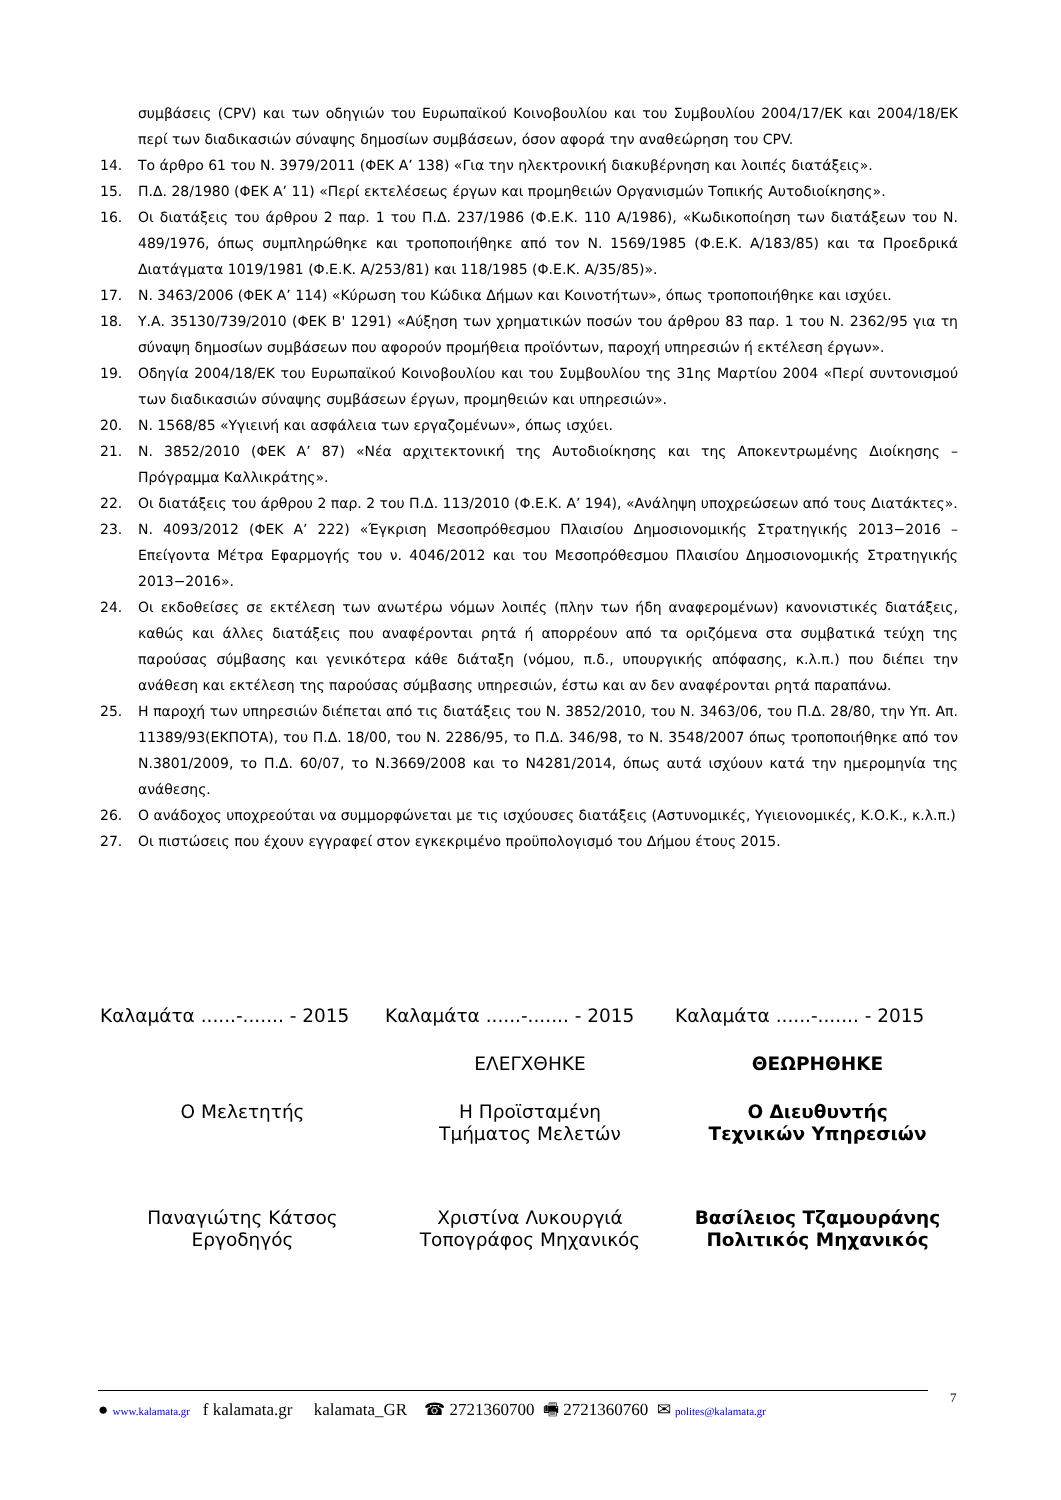συμβάσεις (CPV) και των οδηγιών του Ευρωπαϊκού Κοινοβουλίου και του Συμβουλίου 2004/17/ΕΚ και 2004/18/ΕΚ περί των διαδικασιών σύναψης δημοσίων συμβάσεων, όσον αφορά την αναθεώρηση του CPV.
14. Το άρθρο 61 του Ν. 3979/2011 (ΦΕΚ Α’ 138) «Για την ηλεκτρονική διακυβέρνηση και λοιπές διατάξεις».
15. Π.Δ. 28/1980 (ΦΕΚ Α’ 11) «Περί εκτελέσεως έργων και προμηθειών Οργανισμών Τοπικής Αυτοδιοίκησης».
16. Οι διατάξεις του άρθρου 2 παρ. 1 του Π.Δ. 237/1986 (Φ.Ε.Κ. 110 Α/1986), «Κωδικοποίηση των διατάξεων του Ν. 489/1976, όπως συμπληρώθηκε και τροποποιήθηκε από τον Ν. 1569/1985 (Φ.Ε.Κ. Α/183/85) και τα Προεδρικά Διατάγματα 1019/1981 (Φ.Ε.Κ. Α/253/81) και 118/1985 (Φ.Ε.Κ. Α/35/85)».
17. Ν. 3463/2006 (ΦΕΚ Α’ 114) «Κύρωση του Κώδικα Δήμων και Κοινοτήτων», όπως τροποποιήθηκε και ισχύει.
18. Υ.Α. 35130/739/2010 (ΦΕΚ Β' 1291) «Αύξηση των χρηματικών ποσών του άρθρου 83 παρ. 1 του Ν. 2362/95 για τη σύναψη δημοσίων συμβάσεων που αφορούν προμήθεια προϊόντων, παροχή υπηρεσιών ή εκτέλεση έργων».
19. Οδηγία 2004/18/ΕΚ του Ευρωπαϊκού Κοινοβουλίου και του Συμβουλίου της 31ης Μαρτίου 2004 «Περί συντονισμού των διαδικασιών σύναψης συμβάσεων έργων, προμηθειών και υπηρεσιών».
20. Ν. 1568/85 «Υγιεινή και ασφάλεια των εργαζομένων», όπως ισχύει.
21. Ν. 3852/2010 (ΦΕΚ Α’ 87) «Νέα αρχιτεκτονική της Αυτοδιοίκησης και της Αποκεντρωμένης Διοίκησης – Πρόγραμμα Καλλικράτης».
22. Οι διατάξεις του άρθρου 2 παρ. 2 του Π.Δ. 113/2010 (Φ.Ε.Κ. Α’ 194), «Ανάληψη υποχρεώσεων από τους Διατάκτες».
23. Ν. 4093/2012 (ΦΕΚ Α’ 222) «Έγκριση Μεσοπρόθεσμου Πλαισίου Δημοσιονομικής Στρατηγικής 2013−2016 – Επείγοντα Μέτρα Εφαρμογής του ν. 4046/2012 και του Μεσοπρόθεσμου Πλαισίου Δημοσιονομικής Στρατηγικής 2013−2016».
24. Οι εκδοθείσες σε εκτέλεση των ανωτέρω νόμων λοιπές (πλην των ήδη αναφερομένων) κανονιστικές διατάξεις, καθώς και άλλες διατάξεις που αναφέρονται ρητά ή απορρέουν από τα οριζόμενα στα συμβατικά τεύχη της παρούσας σύμβασης και γενικότερα κάθε διάταξη (νόμου, π.δ., υπουργικής απόφασης, κ.λ.π.) που διέπει την ανάθεση και εκτέλεση της παρούσας σύμβασης υπηρεσιών, έστω και αν δεν αναφέρονται ρητά παραπάνω.
25. Η παροχή των υπηρεσιών διέπεται από τις διατάξεις του Ν. 3852/2010, του Ν. 3463/06, του Π.Δ. 28/80, την Υπ. Απ. 11389/93(ΕΚΠΟΤΑ), του Π.Δ. 18/00, του Ν. 2286/95, το Π.Δ. 346/98, το Ν. 3548/2007 όπως τροποποιήθηκε από τον Ν.3801/2009, το Π.Δ. 60/07, το Ν.3669/2008 και το Ν4281/2014, όπως αυτά ισχύουν κατά την ημερομηνία της ανάθεσης.
26. Ο ανάδοχος υποχρεούται να συμμορφώνεται με τις ισχύουσες διατάξεις (Αστυνομικές, Υγιειονομικές, Κ.Ο.Κ., κ.λ.π.)
27. Οι πιστώσεις που έχουν εγγραφεί στον εγκεκριμένο προϋπολογισμό του Δήμου έτους 2015.
Καλαμάτα ......-....... - 2015
Καλαμάτα ......-....... - 2015
Καλαμάτα ......-....... - 2015
ΕΛΕΓΧΘΗΚΕ
ΘΕΩΡΗΘΗΚΕ
Ο Μελετητής
Η Προϊσταμένη
Τμήματος Μελετών
Ο Διευθυντής
Τεχνικών Υπηρεσιών
Παναγιώτης Κάτσος
Εργοδηγός
Χριστίνα Λυκουργιά
Τοπογράφος Μηχανικός
Βασίλειος Τζαμουράνης
Πολιτικός Μηχανικός
● www.kalamata.gr f kalamata.gr kalamata_GR ☎ 2721360700 🖷 2721360760 ✉ polites@kalamata.gr
7